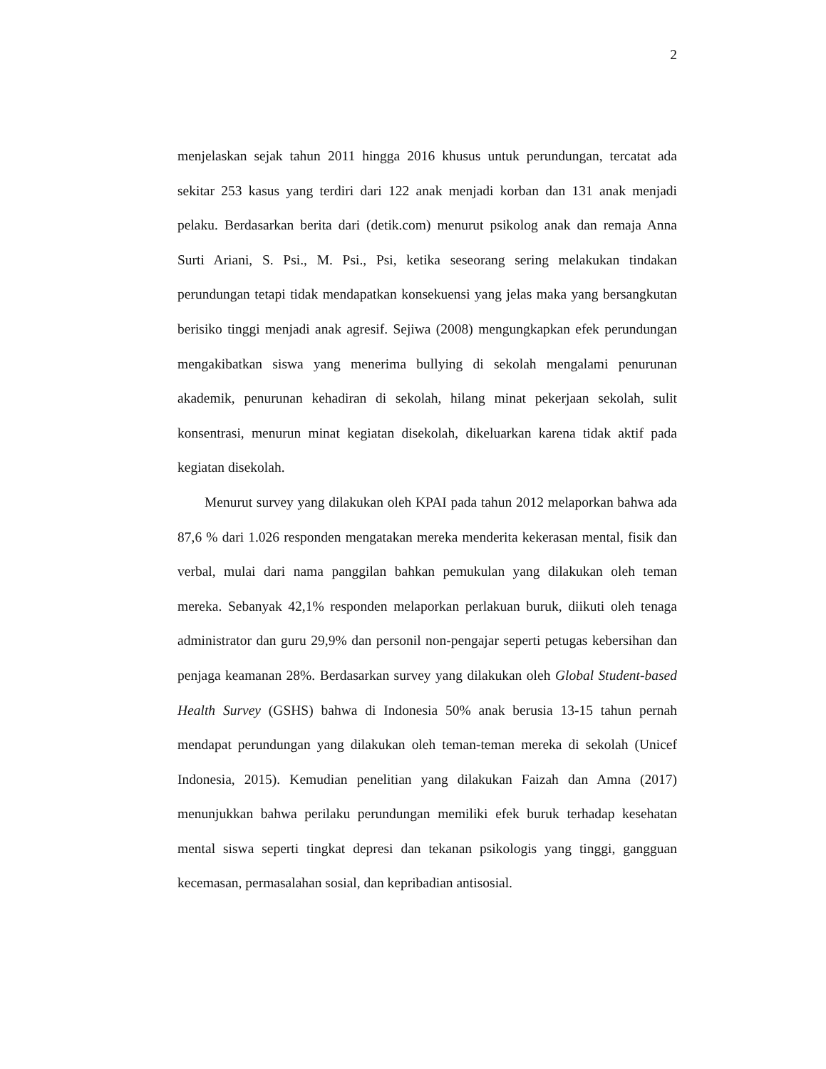2
menjelaskan sejak tahun 2011 hingga 2016 khusus untuk perundungan, tercatat ada sekitar 253 kasus yang terdiri dari 122 anak menjadi korban dan 131 anak menjadi pelaku. Berdasarkan berita dari (detik.com) menurut psikolog anak dan remaja Anna Surti Ariani, S. Psi., M. Psi., Psi, ketika seseorang sering melakukan tindakan perundungan tetapi tidak mendapatkan konsekuensi yang jelas maka yang bersangkutan berisiko tinggi menjadi anak agresif. Sejiwa (2008) mengungkapkan efek perundungan mengakibatkan siswa yang menerima bullying di sekolah mengalami penurunan akademik, penurunan kehadiran di sekolah, hilang minat pekerjaan sekolah, sulit konsentrasi, menurun minat kegiatan disekolah, dikeluarkan karena tidak aktif pada kegiatan disekolah.
Menurut survey yang dilakukan oleh KPAI pada tahun 2012 melaporkan bahwa ada 87,6 % dari 1.026 responden mengatakan mereka menderita kekerasan mental, fisik dan verbal, mulai dari nama panggilan bahkan pemukulan yang dilakukan oleh teman mereka. Sebanyak 42,1% responden melaporkan perlakuan buruk, diikuti oleh tenaga administrator dan guru 29,9% dan personil non-pengajar seperti petugas kebersihan dan penjaga keamanan 28%. Berdasarkan survey yang dilakukan oleh Global Student-based Health Survey (GSHS) bahwa di Indonesia 50% anak berusia 13-15 tahun pernah mendapat perundungan yang dilakukan oleh teman-teman mereka di sekolah (Unicef Indonesia, 2015). Kemudian penelitian yang dilakukan Faizah dan Amna (2017) menunjukkan bahwa perilaku perundungan memiliki efek buruk terhadap kesehatan mental siswa seperti tingkat depresi dan tekanan psikologis yang tinggi, gangguan kecemasan, permasalahan sosial, dan kepribadian antisosial.